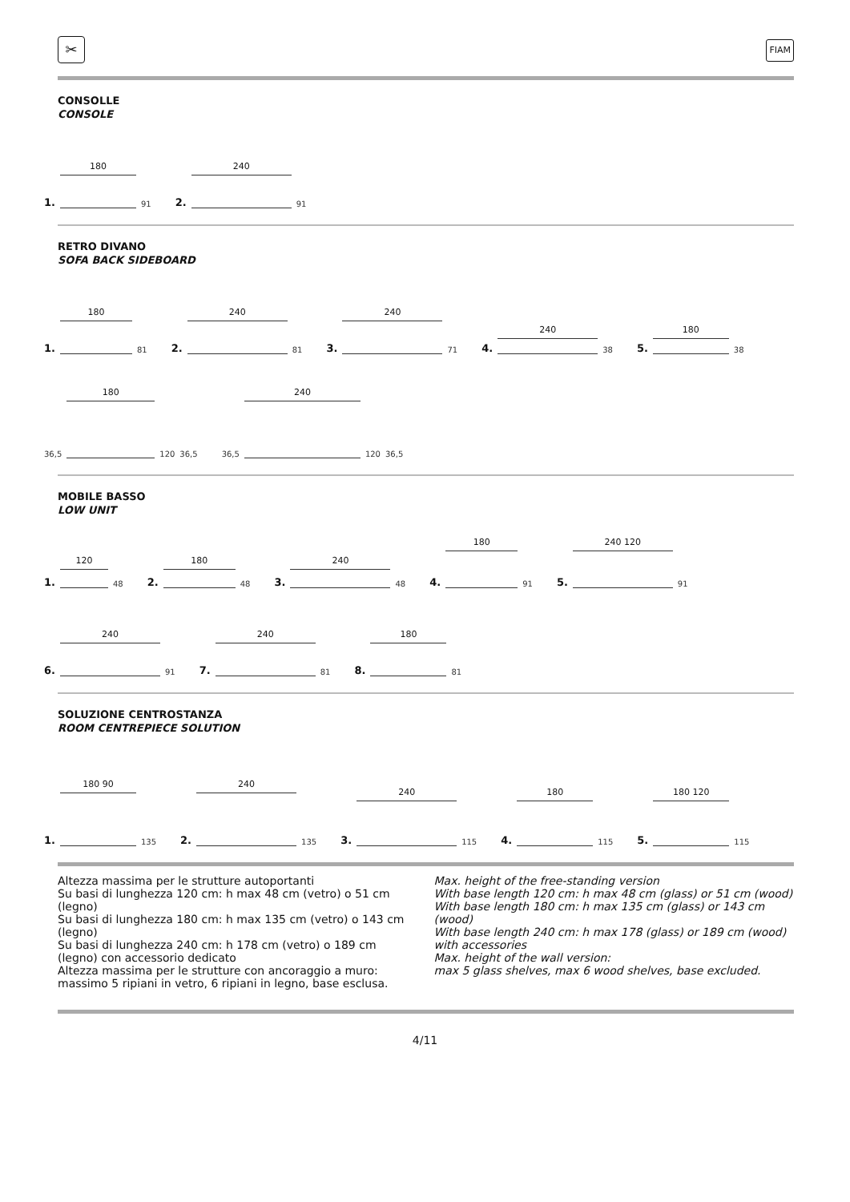✂
FIAM
CONSOLLE
CONSOLE
1.
180
91
2.
240
91
RETRO DIVANO
SOFA BACK SIDEBOARD
1.
180
81
2.
240
81
3.
240
71
4.
240
38
5.
180
38
36,5
180
120 36,5
36,5
240
120 36,5
MOBILE BASSO
LOW UNIT
1.
120
48
2.
180
48
3.
240
48
4.
180
91
5.
240 120
91
6.
240
91
7.
240
81
8.
180
81
SOLUZIONE CENTROSTANZA
ROOM CENTREPIECE SOLUTION
1.
180 90
135
2.
240
135
3.
240
115
4.
180
115
5.
180 120
115
Altezza massima per le strutture autoportanti
Su basi di lunghezza 120 cm: h max 48 cm (vetro) o 51 cm (legno)
Su basi di lunghezza 180 cm: h max 135 cm (vetro) o 143 cm (legno)
Su basi di lunghezza 240 cm: h 178 cm (vetro) o 189 cm (legno) con accessorio dedicato
Altezza massima per le strutture con ancoraggio a muro:
massimo 5 ripiani in vetro, 6 ripiani in legno, base esclusa.
Max. height of the free-standing version
With base length 120 cm: h max 48 cm (glass) or 51 cm (wood)
With base length 180 cm: h max 135 cm (glass) or 143 cm (wood)
With base length 240 cm: h max 178 (glass) or 189 cm (wood) with accessories
Max. height of the wall version:
max 5 glass shelves, max 6 wood shelves, base excluded.
4/11